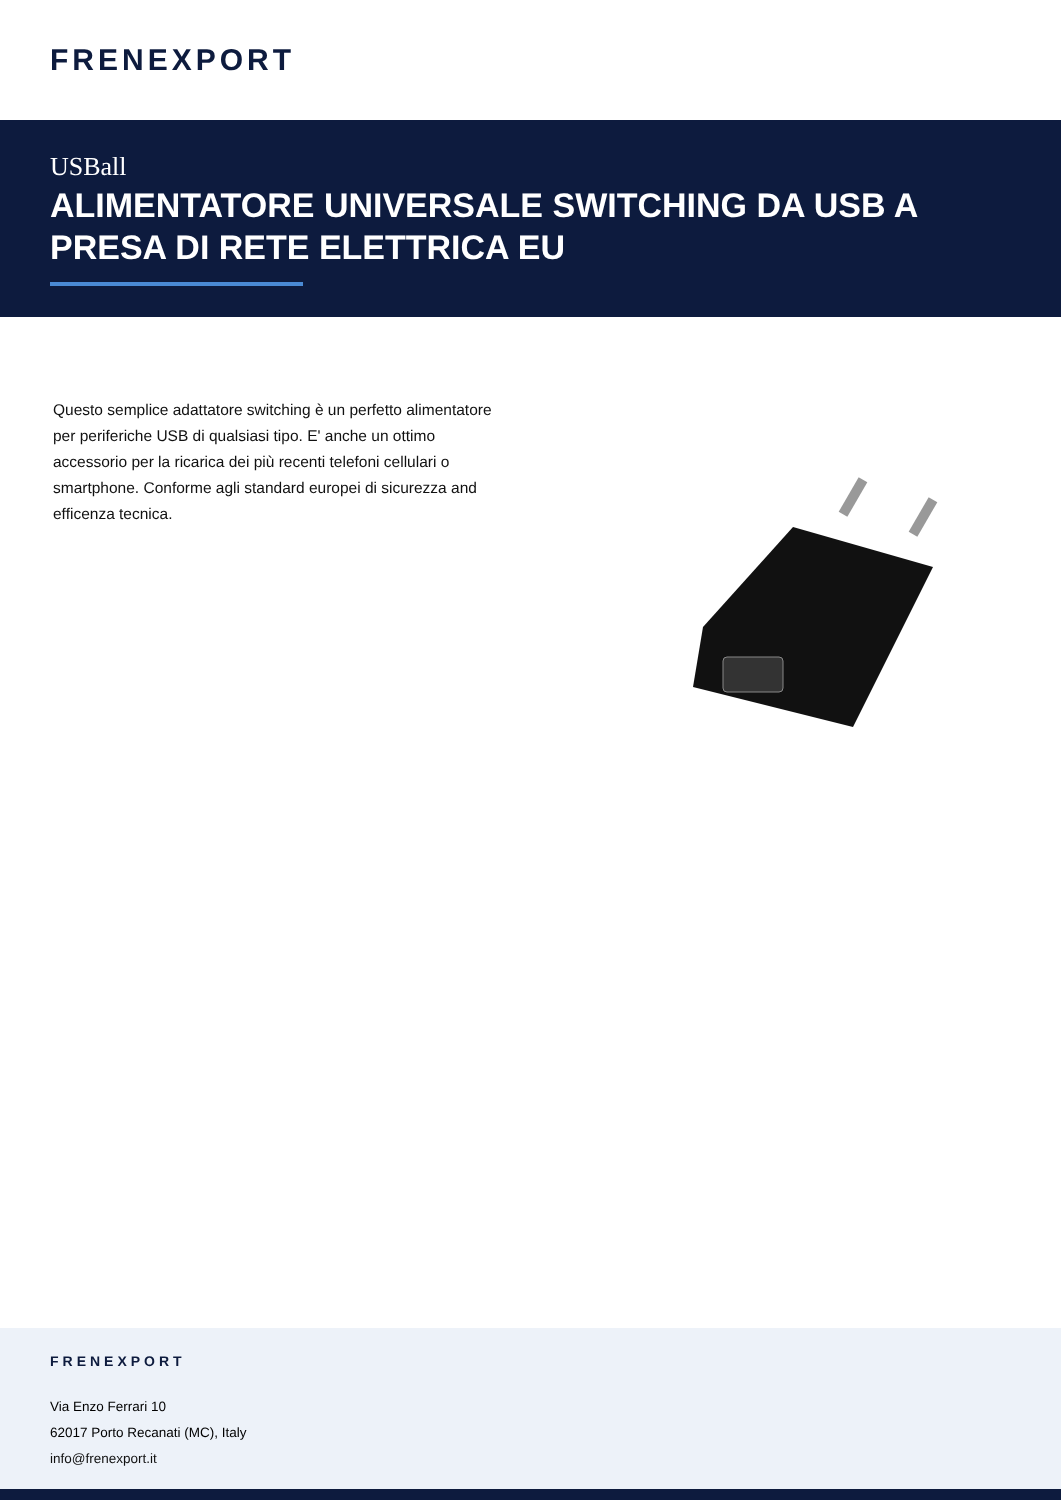FRENEXPORT
USBall
ALIMENTATORE UNIVERSALE SWITCHING DA USB A PRESA DI RETE ELETTRICA EU
Questo semplice adattatore switching è un perfetto alimentatore per periferiche USB di qualsiasi tipo. E' anche un ottimo accessorio per la ricarica dei più recenti telefoni cellulari o smartphone. Conforme agli standard europei di sicurezza and efficenza tecnica.
FRENEXPORT
Via Enzo Ferrari 10
62017 Porto Recanati (MC), Italy
info@frenexport.it